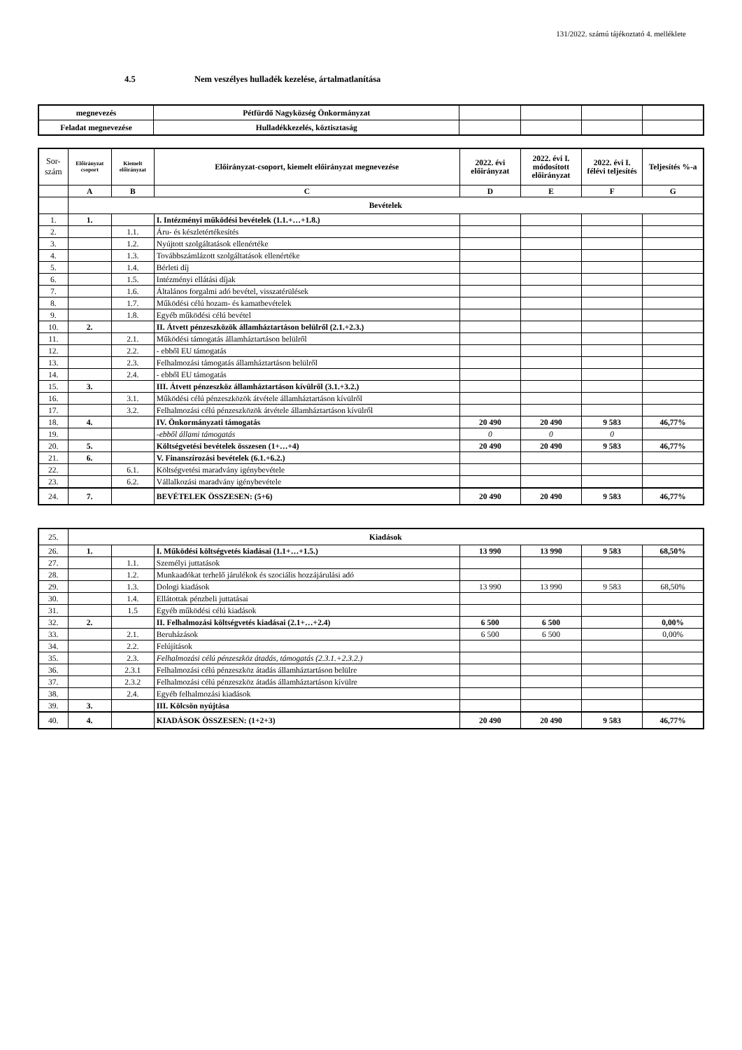131/2022. számú tájékoztató 4. melléklete
4.5 Nem veszélyes hulladék kezelése, ártalmatlanítása
| megnevezés | Pétfürdő Nagyközség Önkormányzat | | | | |
| Feladat megnevezése | Hulladékkezelés, köztisztaság | | | | |
| Sor- szám | Előirányzat csoport | Kiemelt előirányzat | Előirányzat-csoport, kiemelt előirányzat megnevezése | 2022. évi előirányzat | 2022. évi I. módosított előirányzat | 2022. évi I. félévi teljesítés | Teljesítés %-a |
| | A | B | C | D | E | F | G |
| | Bevételek | | | | | | |
| 1. | 1. | | I. Intézményi működési bevételek (1.1.+…+1.8.) | | | | |
| 2. | | 1.1. | Áru- és készletértékesítés | | | | |
| 3. | | 1.2. | Nyújtott szolgáltatások ellenértéke | | | | |
| 4. | | 1.3. | Továbbszámlázott szolgáltatások ellenértéke | | | | |
| 5. | | 1.4. | Bérleti díj | | | | |
| 6. | | 1.5. | Intézményi ellátási díjak | | | | |
| 7. | | 1.6. | Általános forgalmi adó bevétel, visszatérülések | | | | |
| 8. | | 1.7. | Működési célú hozam- és kamatbevételek | | | | |
| 9. | | 1.8. | Egyéb működési célú bevétel | | | | |
| 10. | 2. | | II. Átvett pénzeszközök államháztartáson belülről (2.1.+2.3.) | | | | |
| 11. | | 2.1. | Működési támogatás államháztartáson belülről | | | | |
| 12. | | 2.2. | - ebből EU támogatás | | | | |
| 13. | | 2.3. | Felhalmozási támogatás államháztartáson belülről | | | | |
| 14. | | 2.4. | - ebből EU támogatás | | | | |
| 15. | 3. | | III. Átvett pénzeszköz államháztartáson kívülről (3.1.+3.2.) | | | | |
| 16. | | 3.1. | Működési célú pénzeszközök átvétele államháztartáson kívülről | | | | |
| 17. | | 3.2. | Felhalmozási célú pénzeszközök átvétele államháztartáson kívülről | | | | |
| 18. | 4. | | IV. Önkormányzati támogatás | 20 490 | 20 490 | 9 583 | 46,77% |
| 19. | | | -ebből állami támogatás | 0 | 0 | 0 | |
| 20. | 5. | | Költségvetési bevételek összesen (1+…+4) | 20 490 | 20 490 | 9 583 | 46,77% |
| 21. | 6. | | V. Finanszírozási bevételek (6.1.+6.2.) | | | | |
| 22. | | 6.1. | Költségvetési maradvány igénybevétele | | | | |
| 23. | | 6.2. | Vállalkozási maradvány igénybevétele | | | | |
| 24. | 7. | | BEVÉTELEK ÖSSZESEN: (5+6) | 20 490 | 20 490 | 9 583 | 46,77% |
| 25. | Kiadások | | | | | | |
| 26. | 1. | | I. Működési költségvetés kiadásai (1.1+…+1.5.) | 13 990 | 13 990 | 9 583 | 68,50% |
| 27. | | 1.1. | Személyi juttatások | | | | |
| 28. | | 1.2. | Munkaadókat terhelő járulékok és szociális hozzájárulási adó | | | | |
| 29. | | 1.3. | Dologi kiadások | 13 990 | 13 990 | 9 583 | 68,50% |
| 30. | | 1.4. | Ellátottak pénzbeli juttatásai | | | | |
| 31. | | 1.5 | Egyéb működési célú kiadások | | | | |
| 32. | 2. | | II. Felhalmozási költségvetés kiadásai (2.1+…+2.4) | 6 500 | 6 500 | | 0,00% |
| 33. | | 2.1. | Beruházások | 6 500 | 6 500 | | 0,00% |
| 34. | | 2.2. | Felújítások | | | | |
| 35. | | 2.3. | Felhalmozási célú pénzeszköz átadás, támogatás (2.3.1.+2.3.2.) | | | | |
| 36. | | 2.3.1 | Felhalmozási célú pénzeszköz átadás államháztartáson belülre | | | | |
| 37. | | 2.3.2 | Felhalmozási célú pénzeszköz átadás államháztartáson kívülre | | | | |
| 38. | | 2.4. | Egyéb felhalmozási kiadások | | | | |
| 39. | 3. | | III. Kölcsön nyújtása | | | | |
| 40. | 4. | | KIADÁSOK ÖSSZESEN: (1+2+3) | 20 490 | 20 490 | 9 583 | 46,77% |